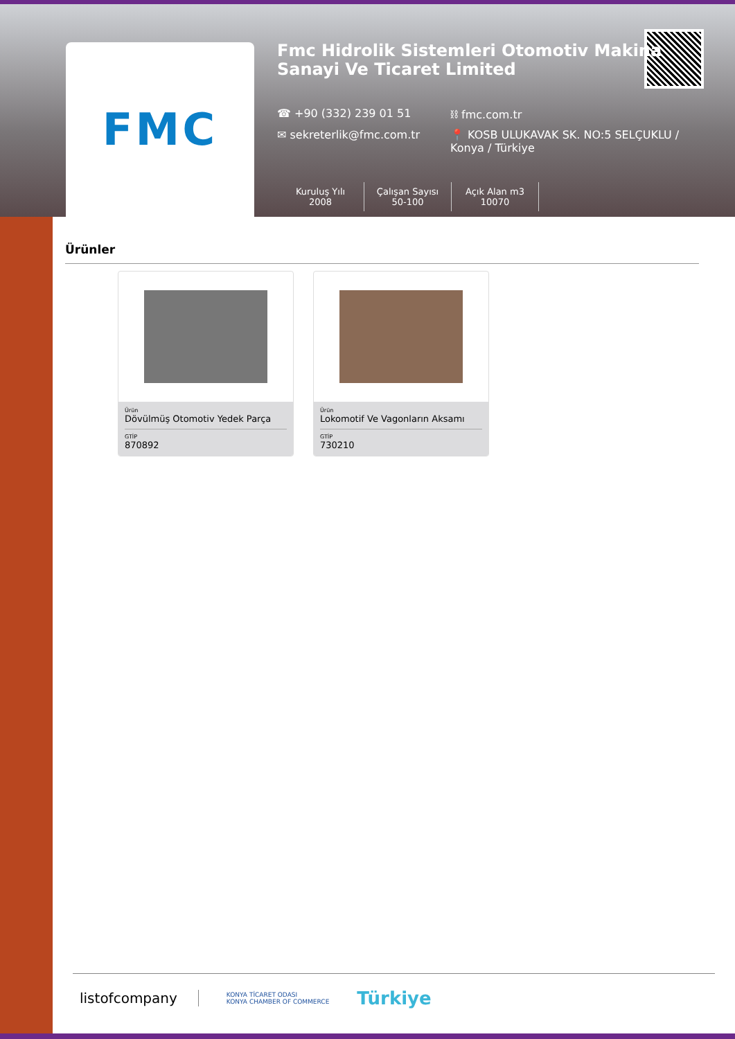FMC
Fmc Hidrolik Sistemleri Otomotiv Makina Sanayi Ve Ticaret Limited
☎ +90 (332) 239 01 51
⛓ fmc.com.tr
✉ sekreterlik@fmc.com.tr
📍 KOSB ULUKAVAK SK. NO:5 SELÇUKLU / Konya / Türkiye
Kuruluş Yılı
2008
Çalışan Sayısı
50-100
Açık Alan m3
10070
Ürünler
Ürün
Dövülmüş Otomotiv Yedek Parça
GTİP
870892
Ürün
Lokomotif Ve Vagonların Aksamı
GTİP
730210
listofcompany
KONYA TİCARET ODASI
KONYA CHAMBER OF COMMERCE
Türkiye